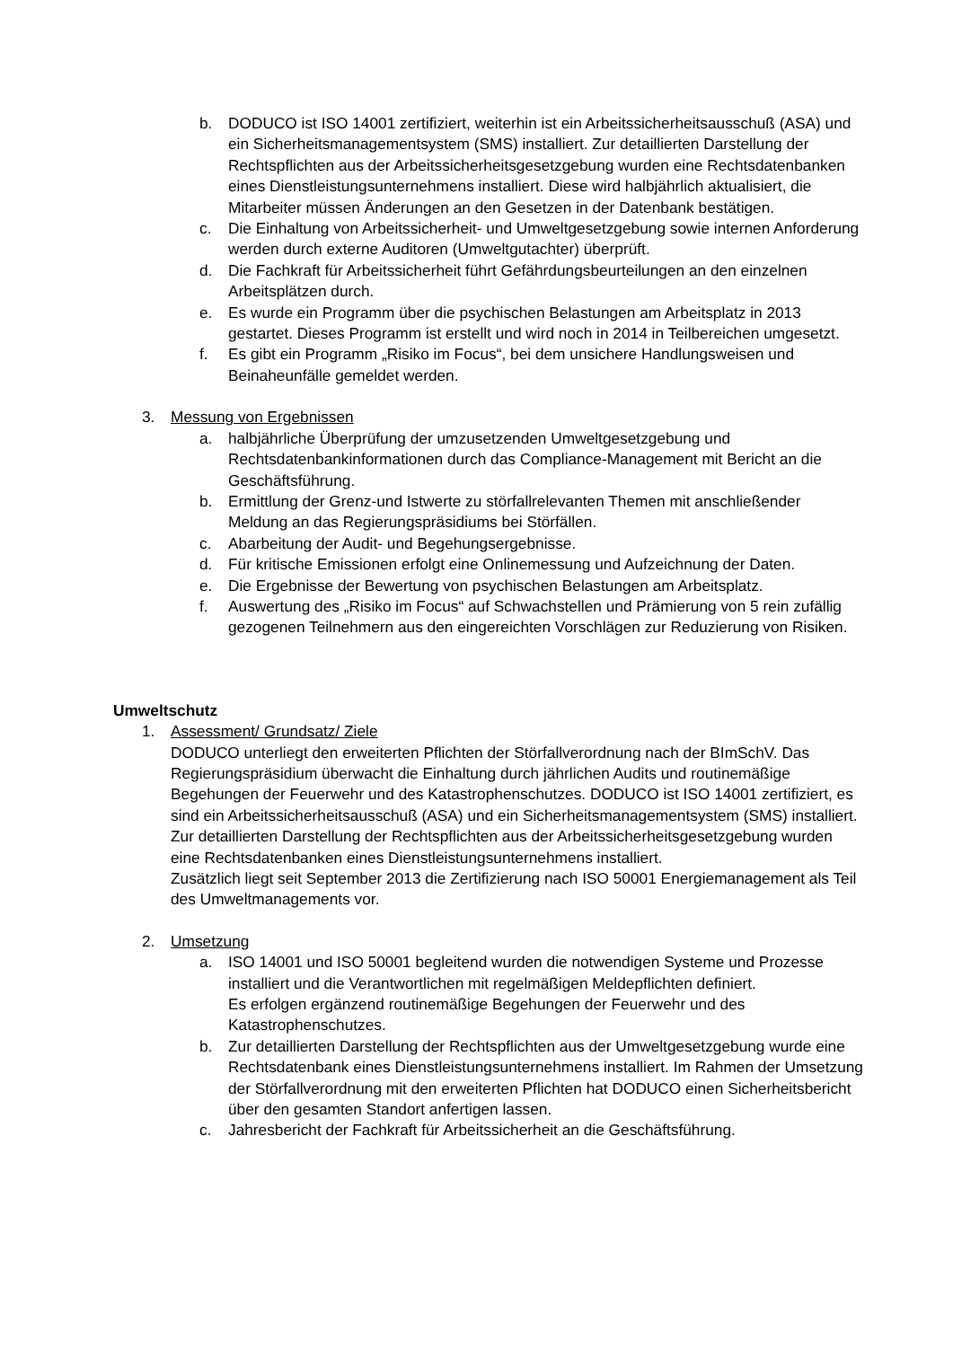b. DODUCO ist ISO 14001 zertifiziert, weiterhin ist ein Arbeitssicherheitsausschuß (ASA) und ein Sicherheitsmanagementsystem (SMS) installiert. Zur detaillierten Darstellung der Rechtspflichten aus der Arbeitssicherheitsgesetzgebung wurden eine Rechtsdatenbanken eines Dienstleistungsunternehmens installiert. Diese wird halbjährlich aktualisiert, die Mitarbeiter müssen Änderungen an den Gesetzen in der Datenbank bestätigen.
c. Die Einhaltung von Arbeitssicherheit- und Umweltgesetzgebung sowie internen Anforderung werden durch externe Auditoren (Umweltgutachter) überprüft.
d. Die Fachkraft für Arbeitssicherheit führt Gefährdungsbeurteilungen an den einzelnen Arbeitsplätzen durch.
e. Es wurde ein Programm über die psychischen Belastungen am Arbeitsplatz in 2013 gestartet. Dieses Programm ist erstellt und wird noch in 2014 in Teilbereichen umgesetzt.
f. Es gibt ein Programm „Risiko im Focus“, bei dem unsichere Handlungsweisen und Beinaheunfälle gemeldet werden.
3. Messung von Ergebnissen
a. halbjährliche Überprüfung der umzusetzenden Umweltgesetzgebung und Rechtsdatenbankinformationen durch das Compliance-Management mit Bericht an die Geschäftsführung.
b. Ermittlung der Grenz-und Istwerte zu störfallrelevanten Themen mit anschließender Meldung an das Regierungspräsidiums bei Störfällen.
c. Abarbeitung der Audit- und Begehungsergebnisse.
d. Für kritische Emissionen erfolgt eine Onlinemessung und Aufzeichnung der Daten.
e. Die Ergebnisse der Bewertung von psychischen Belastungen am Arbeitsplatz.
f. Auswertung des „Risiko im Focus“ auf Schwachstellen und Prämierung von 5 rein zufällig gezogenen Teilnehmern aus den eingereichten Vorschlägen zur Reduzierung von Risiken.
Umweltschutz
1. Assessment/ Grundsatz/ Ziele
DODUCO unterliegt den erweiterten Pflichten der Störfallverordnung nach der BImSchV. Das Regierungspräsidium überwacht die Einhaltung durch jährlichen Audits und routinemäßige Begehungen der Feuerwehr und des Katastrophenschutzes. DODUCO ist ISO 14001 zertifiziert, es sind ein Arbeitssicherheitsausschuß (ASA) und ein Sicherheitsmanagementsystem (SMS) installiert. Zur detaillierten Darstellung der Rechtspflichten aus der Arbeitssicherheitsgesetzgebung wurden eine Rechtsdatenbanken eines Dienstleistungsunternehmens installiert.
Zusätzlich liegt seit September 2013 die Zertifizierung nach ISO 50001 Energiemanagement als Teil des Umweltmanagements vor.
2. Umsetzung
a. ISO 14001 und ISO 50001 begleitend wurden die notwendigen Systeme und Prozesse installiert und die Verantwortlichen mit regelmäßigen Meldepflichten definiert.
Es erfolgen ergänzend routinemäßige Begehungen der Feuerwehr und des Katastrophenschutzes.
b. Zur detaillierten Darstellung der Rechtspflichten aus der Umweltgesetzgebung wurde eine Rechtsdatenbank eines Dienstleistungsunternehmens installiert. Im Rahmen der Umsetzung der Störfallverordnung mit den erweiterten Pflichten hat DODUCO einen Sicherheitsbericht über den gesamten Standort anfertigen lassen.
c. Jahresbericht der Fachkraft für Arbeitssicherheit an die Geschäftsführung.